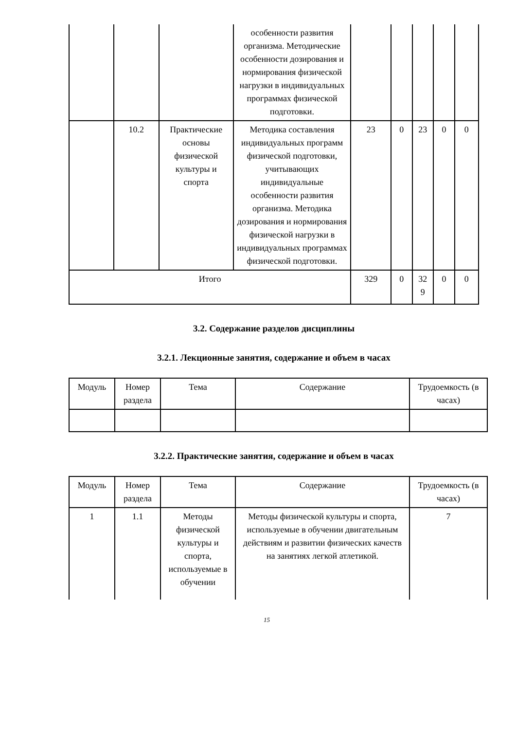| | | | особенности развития организма. Методические особенности дозирования и нормирования физической нагрузки в индивидуальных программах физической подготовки. | | | | | |
| | 10.2 | Практические основы физической культуры и спорта | Методика составления индивидуальных программ физической подготовки, учитывающих индивидуальные особенности развития организма. Методика дозирования и нормирования физической нагрузки в индивидуальных программах физической подготовки. | 23 | 0 | 23 | 0 | 0 |
| Итого | | | | 329 | 0 | 32 9 | 0 | 0 |
3.2. Содержание разделов дисциплины
3.2.1. Лекционные занятия, содержание и объем в часах
| Модуль | Номер раздела | Тема | Содержание | Трудоемкость (в часах) |
| --- | --- | --- | --- | --- |
3.2.2. Практические занятия, содержание и объем в часах
| Модуль | Номер раздела | Тема | Содержание | Трудоемкость (в часах) |
| --- | --- | --- | --- | --- |
| 1 | 1.1 | Методы физической культуры и спорта, используемые в обучении | Методы физической культуры и спорта, используемые в обучении двигательным действиям и развитии физических качеств на занятиях легкой атлетикой. | 7 |
15